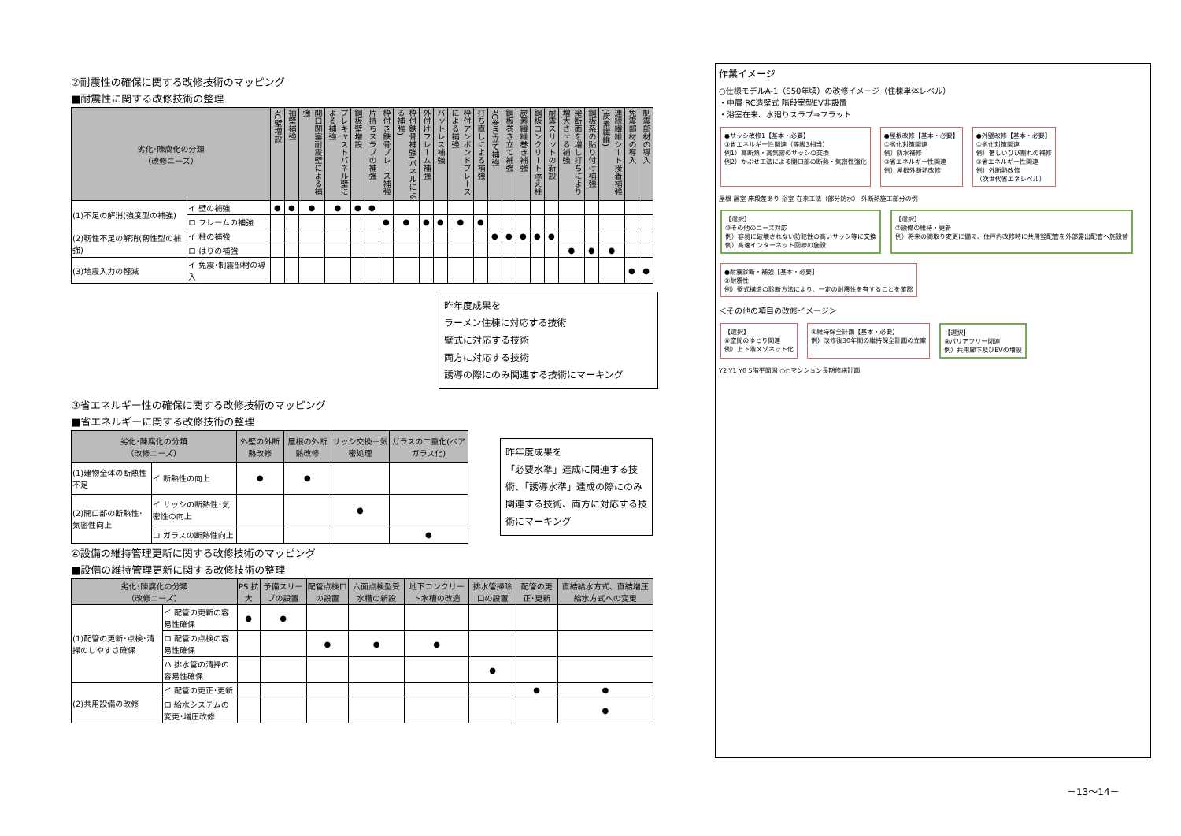②耐震性の確保に関する改修技術のマッピング
■耐震性に関する改修技術の整理
| 劣化･陳腐化の分類 （改修ニーズ） | | RC壁増設 | 袖壁補強 | 開口閉塞耐震壁による補強 | プレキャストパネル壁による補強 | 鋼板壁増設 | 片持ちスラブの補強 | 枠付き鉄骨ブレース補強 | 枠付鉄骨補強(パネルによる補強) | 外付けフレーム補強 | バットレス補強 | 枠付アンボンドブレースによる補強 | 打ち直しによる補強 | RC巻き立て補強 | 鋼板巻き立て補強 | 炭素繊維巻き補強 | 鋼板コンクリート添え柱 | 耐震スリットの新設 | 梁断面を増し打ちにより増大させる補強 | 鋼板系の貼り付け補強 | 連続繊維シート接着補強(炭素繊維) | 免震部材の導入 | 制震部材の導入 |
| --- | --- | --- | --- | --- | --- | --- | --- | --- | --- | --- | --- | --- | --- | --- | --- | --- | --- | --- | --- | --- | --- | --- | --- |
| (1)不足の解消(強度型の補強) | イ 壁の補強 | ● | ● | ● | ● | ● | ● | | | | | | | | | | | | | | | | |
| | ロ フレームの補強 | | | | | | | ● | ● | ● | ● | ● | ● | | | | | | | | | | |
| (2)靭性不足の解消(靭性型の補強) | イ 柱の補強 | | | | | | | | | | | | | ● | ● | ● | ● | ● | | | | | |
| | ロ はりの補強 | | | | | | | | | | | | | | | | | | ● | ● | ● | | |
| (3)地震入力の軽減 | イ 免震･制震部材の導入 | | | | | | | | | | | | | | | | | | | | | ● | ● |
昨年度成果を
ラーメン住棟に対応する技術
壁式に対応する技術
両方に対応する技術
誘導の際にのみ関連する技術にマーキング
③省エネルギー性の確保に関する改修技術のマッピング
■省エネルギーに関する改修技術の整理
| 劣化･陳腐化の分類 （改修ニーズ） | | 外壁の外断熱改修 | 屋根の外断熱改修 | サッシ交換＋気密処理 | ガラスの二重化(ペアガラス化) |
| --- | --- | --- | --- | --- | --- |
| (1)建物全体の断熱性不足 | イ 断熱性の向上 | ● | ● | | |
| (2)開口部の断熱性･気密性向上 | イ サッシの断熱性･気密性の向上 | | | ● | |
| | ロ ガラスの断熱性向上 | | | | ● |
昨年度成果を
「必要水準」達成に関連する技術、「誘導水準」達成の際にのみ関連する技術、両方に対応する技術にマーキング
④設備の維持管理更新に関する改修技術のマッピング
■設備の維持管理更新に関する改修技術の整理
| 劣化･陳腐化の分類 （改修ニーズ） | | PS 拡大 | 予備スリーブの設置 | 配管点検口の設置 | 六面点検型受水槽の新設 | 地下コンクリート水槽の改造 | 排水管掃除口の設置 | 配管の更正･更新 | 直結給水方式、直結増圧給水方式への変更 |
| --- | --- | --- | --- | --- | --- | --- | --- | --- | --- |
| (1)配管の更新･点検･清掃のしやすさ確保 | イ 配管の更新の容易性確保 | ● | ● | | | | | | |
| | ロ 配管の点検の容易性確保 | | | ● | ● | ● | | | |
| | ハ 排水管の清掃の容易性確保 | | | | | | ● | | |
| (2)共用設備の改修 | イ 配管の更正･更新 | | | | | | | ● | ● |
| | ロ 給水システムの変更･増圧改修 | | | | | | | | ● |
作業イメージ
○仕様モデルA-1（S50年頃）の改修イメージ（住棟単体レベル）
・中層 RC造壁式 階段室型EV非設置
・浴室在来、水廻りスラブ⇒フラット
●サッシ改修1【基本・必要】
③省エネルギー性関連（等級3相当）
例1）高断熱・高気密のサッシの交換
例2）かぶせ工法による開口部の断熱・気密性強化
●屋根改修【基本・必要】
①劣化対策関連
例）防水補修
③省エネルギー性関連
例）屋根外断熱改修
●外壁改修【基本・必要】
①劣化対策関連
例）著しいひび割れの補修
③省エネルギー性関連
例）外断熱改修
（次世代省エネレベル）
屋根 居室 床段差あり 浴室 在来工法（部分防水） 外断熱施工部分の例
【選択】
⑩その他のニーズ対応
例）容易に破壊されない防犯性の高いサッシ等に交換
例）高速インターネット回線の施設
【選択】
⑦設備の維持・更新
例）将来の間取り変更に備え、住戸内改修時に共用竪配管を外部露出配管へ施設替
●耐震診断・補強【基本・必要】
②耐震性
例）壁式構造の診断方法により、一定の耐震性を有することを確認
＜その他の項目の改修イメージ＞
【選択】
⑧空間のゆとり関連
例）上下階メゾネット化
④維持保全計画【基本・必要】
例）改修後30年間の維持保全計画の立案
【選択】
⑨バリアフリー関連
例）共用廊下及びEVの増設
Y2 Y1 Y0 5階平面図 ○○マンション長期修繕計画
－13～14－